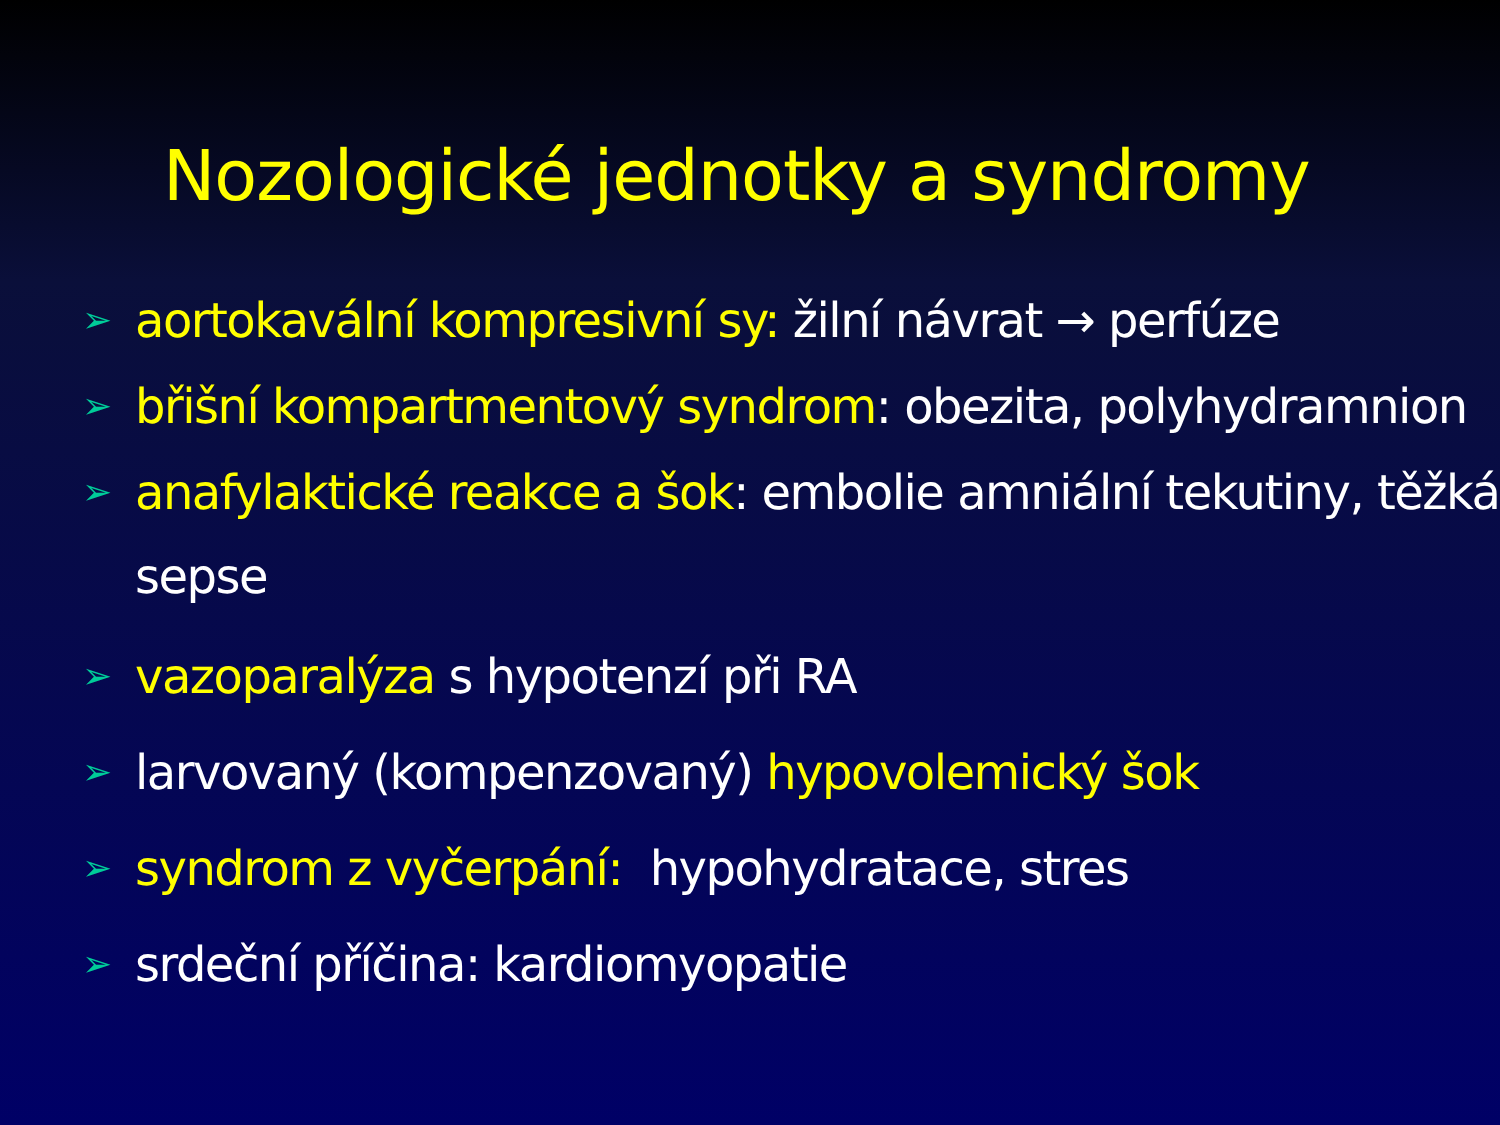Nozologické jednotky a syndromy
➢ aortokavální kompresivní sy: žilní návrat → perfúze
➢ břišní kompartmentový syndrom: obezita, polyhydramnion
➢ anafylaktické reakce a šok: embolie amniální tekutiny, těžká sepse
➢ vazoparalýza s hypotenzí při RA
➢ larvovaný (kompenzovaný) hypovolemický šok
➢ syndrom z vyčerpání: hypohydratace, stres
➢ srdeční příčina: kardiomyopatie